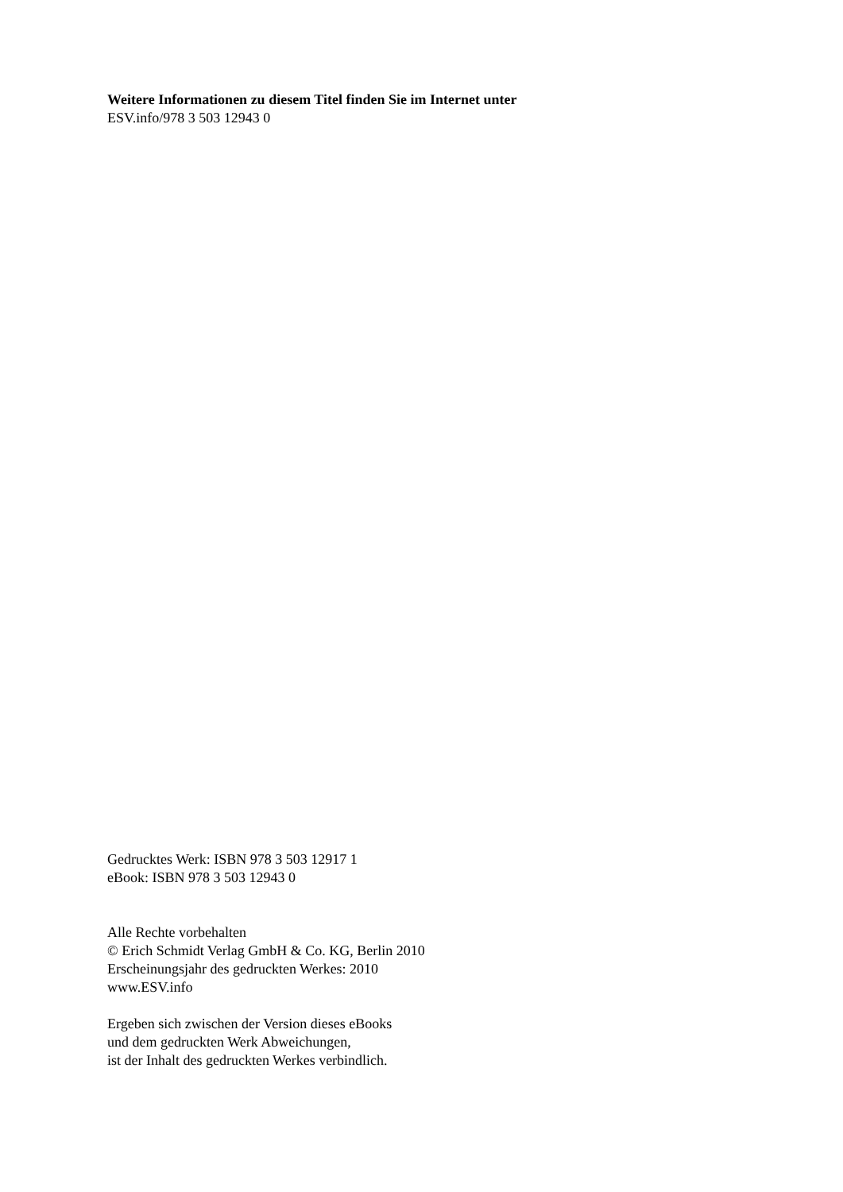Weitere Informationen zu diesem Titel finden Sie im Internet unter
ESV.info/978 3 503 12943 0
Gedrucktes Werk: ISBN 978 3 503 12917 1
eBook: ISBN 978 3 503 12943 0
Alle Rechte vorbehalten
© Erich Schmidt Verlag GmbH & Co. KG, Berlin 2010
Erscheinungsjahr des gedruckten Werkes: 2010
www.ESV.info
Ergeben sich zwischen der Version dieses eBooks
und dem gedruckten Werk Abweichungen,
ist der Inhalt des gedruckten Werkes verbindlich.